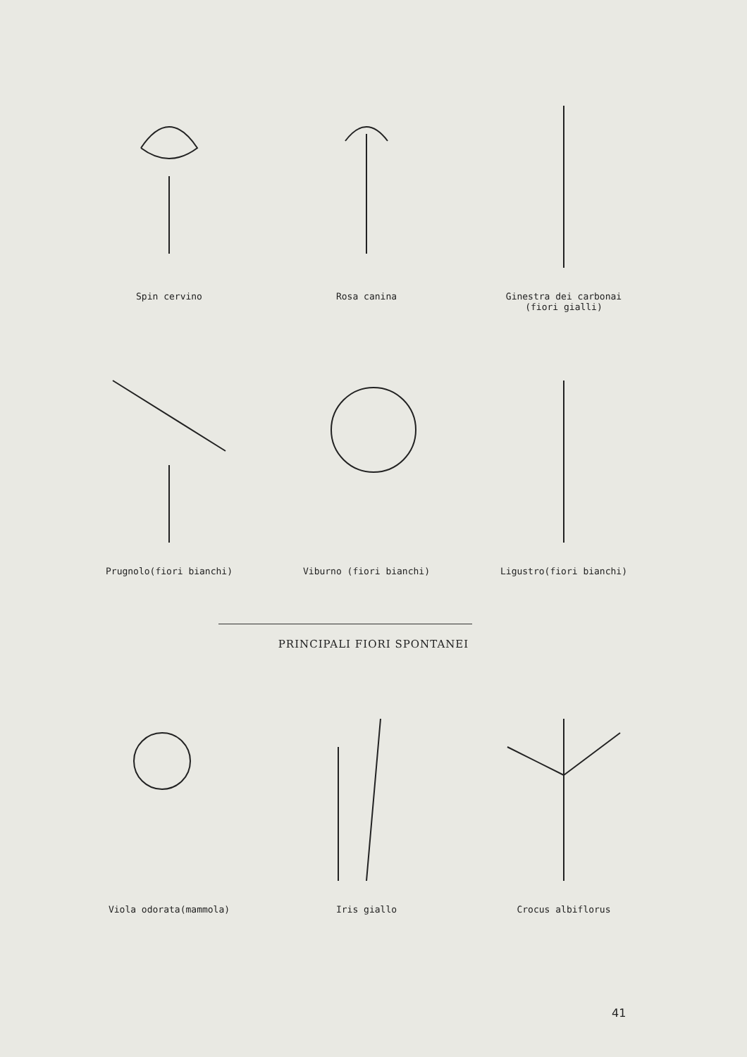Spin cervino Rosa canina Ginestra dei carbonai
(fiori gialli)
Prugnolo(fiori bianchi) Viburno (fiori bianchi) Ligustro(fiori bianchi)
PRINCIPALI FIORI SPONTANEI
Viola odorata(mammola) Iris giallo Crocus albiflorus
41